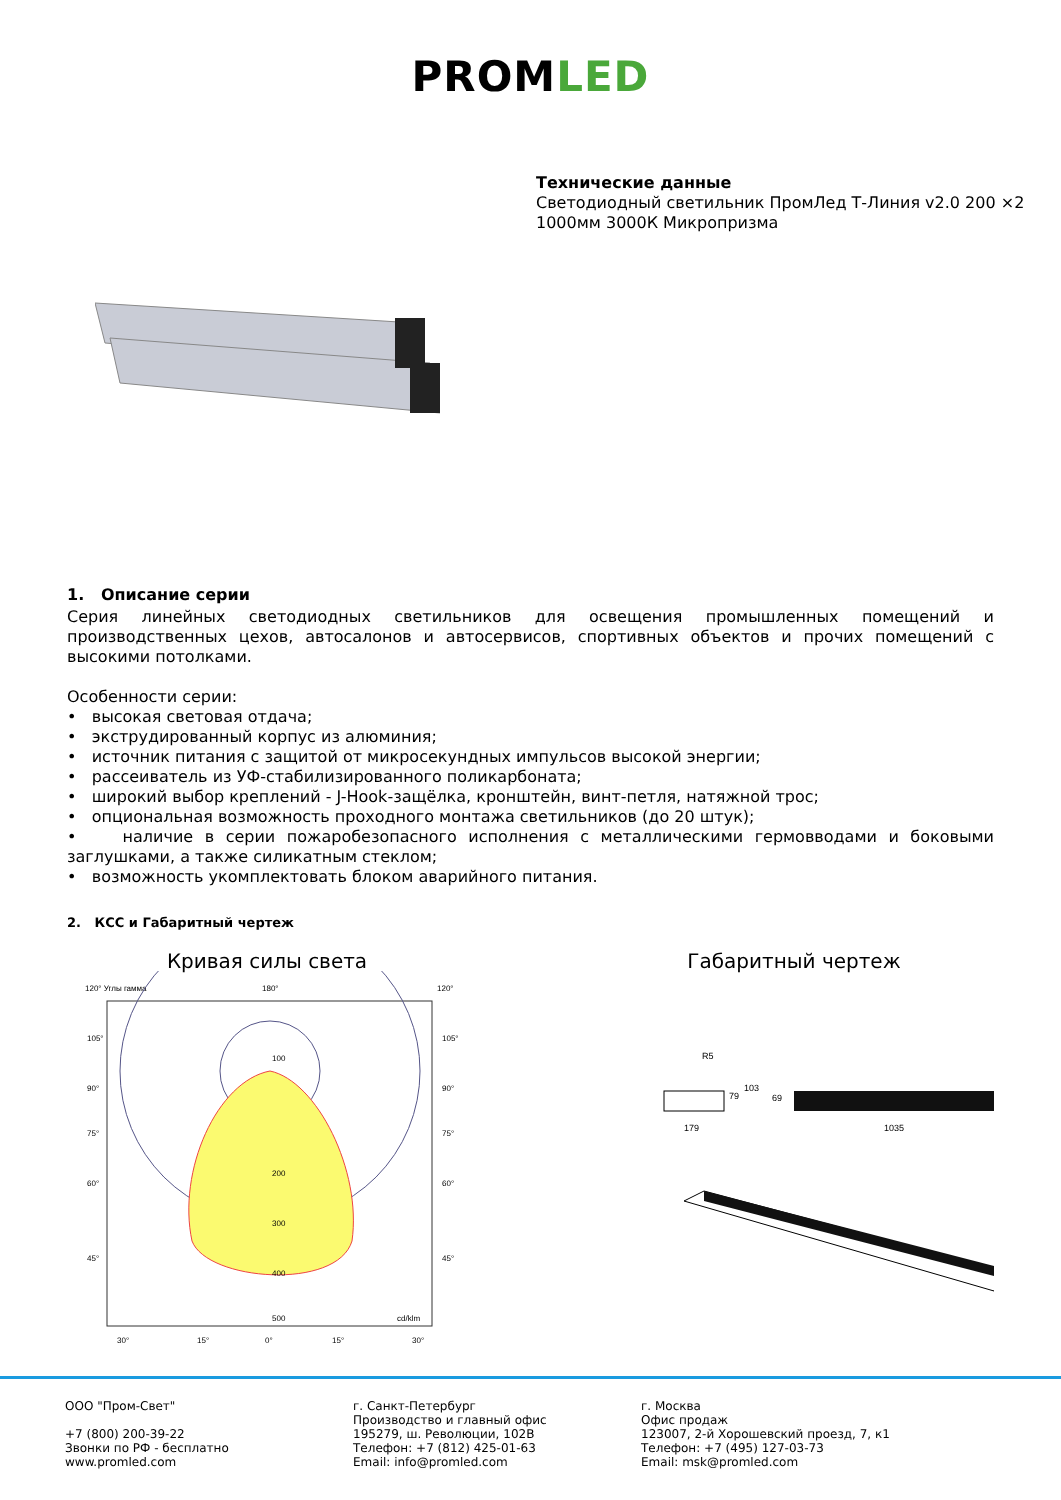PROMLED
Технические данные
Светодиодный светильник ПромЛед Т-Линия v2.0 200 ×2 1000мм 3000К Микропризма
1. Описание серии
Серия линейных светодиодных светильников для освещения промышленных помещений и производственных цехов, автосалонов и автосервисов, спортивных объектов и прочих помещений с высокими потолками.
Особенности серии:
• высокая световая отдача;
• экструдированный корпус из алюминия;
• источник питания с защитой от микросекундных импульсов высокой энергии;
• рассеиватель из УФ-стабилизированного поликарбоната;
• широкий выбор креплений - J-Hook-защёлка, кронштейн, винт-петля, натяжной трос;
• опциональная возможность проходного монтажа светильников (до 20 штук);
• наличие в серии пожаробезопасного исполнения с металлическими гермовводами и боковыми заглушками, а также силикатным стеклом;
• возможность укомплектовать блоком аварийного питания.
2. КСС и Габаритный чертеж
Кривая силы света
120° Углы гамма
180°
120°
100
200
300
400
500
cd/klm
105°
90°
75°
60°
45°
105°
90°
75°
60°
45°
30°
15°
0°
15°
30°
Габаритный чертеж
R5
179
79
103
69
1035
ООО "Пром-Свет"
+7 (800) 200-39-22
Звонки по РФ - бесплатно
www.promled.com
г. Санкт-Петербург
Производство и главный офис
195279, ш. Революции, 102В
Телефон: +7 (812) 425-01-63
Email: info@promled.com
г. Москва
Офис продаж
123007, 2-й Хорошевский проезд, 7, к1
Телефон: +7 (495) 127-03-73
Email: msk@promled.com